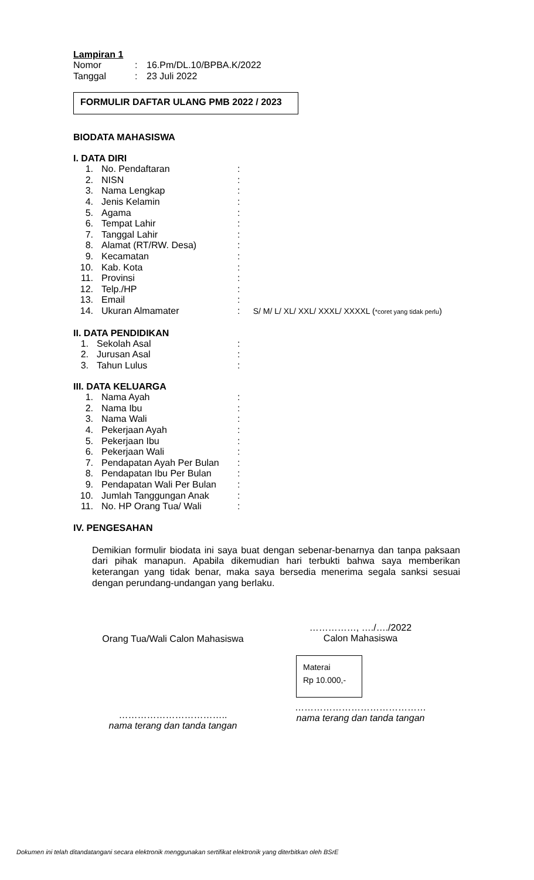Lampiran 1
| Nomor | : | 16.Pm/DL.10/BPBA.K/2022 |
| Tanggal | : | 23 Juli 2022 |
FORMULIR DAFTAR ULANG PMB 2022 / 2023
BIODATA MAHASISWA
I. DATA DIRI
| 1. | No. Pendaftaran | : |
| 2. | NISN | : |
| 3. | Nama Lengkap | : |
| 4. | Jenis Kelamin | : |
| 5. | Agama | : |
| 6. | Tempat Lahir | : |
| 7. | Tanggal Lahir | : |
| 8. | Alamat (RT/RW. Desa) | : |
| 9. | Kecamatan | : |
| 10. | Kab. Kota | : |
| 11. | Provinsi | : |
| 12. | Telp./HP | : |
| 13. | Email | : |
| 14. | Ukuran Almamater | : S/ M/ L/ XL/ XXL/ XXXL/ XXXXL ( *coret yang tidak perlu ) |
II. DATA PENDIDIKAN
| 1. | Sekolah Asal | : |
| 2. | Jurusan Asal | : |
| 3. | Tahun Lulus | : |
III. DATA KELUARGA
| 1. | Nama Ayah | : |
| 2. | Nama Ibu | : |
| 3. | Nama Wali | : |
| 4. | Pekerjaan Ayah | : |
| 5. | Pekerjaan Ibu | : |
| 6. | Pekerjaan Wali | : |
| 7. | Pendapatan Ayah Per Bulan | : |
| 8. | Pendapatan Ibu Per Bulan | : |
| 9. | Pendapatan Wali Per Bulan | : |
| 10. | Jumlah Tanggungan Anak | : |
| 11. | No. HP Orang Tua/ Wali | : |
IV. PENGESAHAN
Demikian formulir biodata ini saya buat dengan sebenar-benarnya dan tanpa paksaan dari pihak manapun. Apabila dikemudian hari terbukti bahwa saya memberikan keterangan yang tidak benar, maka saya bersedia menerima segala sanksi sesuai dengan perundang-undangan yang berlaku.
Orang Tua/Wali Calon Mahasiswa
……………………………..
nama terang dan tanda tangan
……………, …./…./2022
Calon Mahasiswa
Materai
Rp 10.000,-
……………………………………
nama terang dan tanda tangan
Dokumen ini telah ditandatangani secara elektronik menggunakan sertifikat elektronik yang diterbitkan oleh BSrE